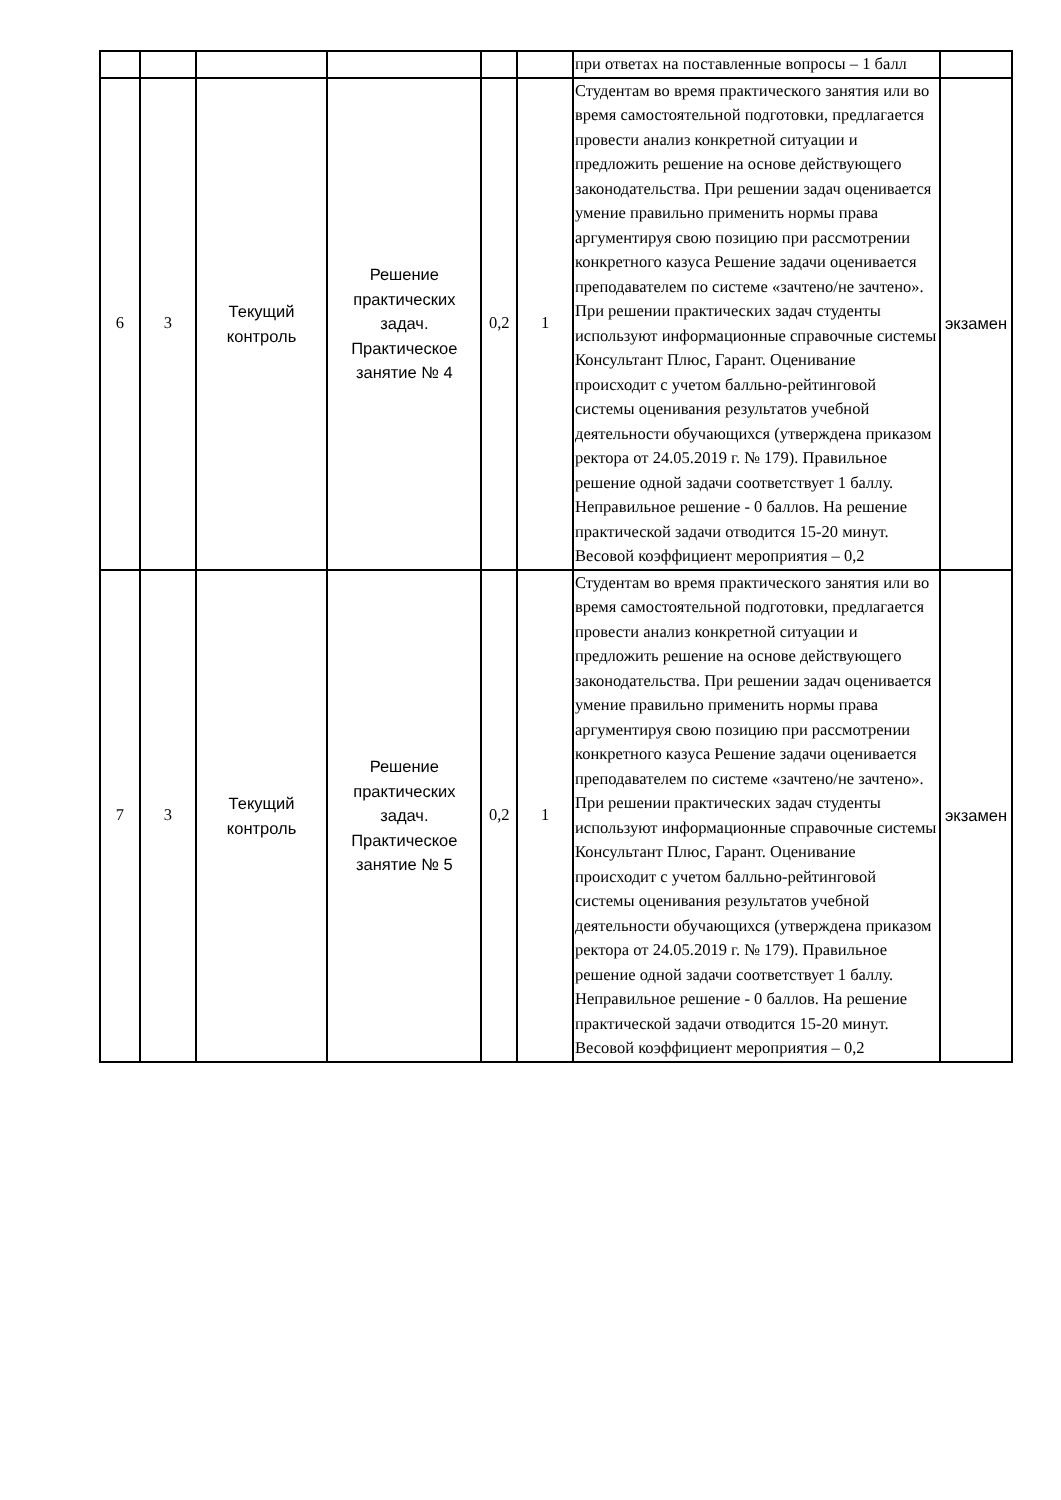| | | | | | | при ответах на поставленные вопросы – 1 балл | |
| 6 | 3 | Текущий контроль | Решение практических задач. Практическое занятие № 4 | 0,2 | 1 | Студентам во время практического занятия или во время самостоятельной подготовки, предлагается провести анализ конкретной ситуации и предложить решение на основе действующего законодательства. При решении задач оценивается умение правильно применить нормы права аргументируя свою позицию при рассмотрении конкретного казуса Решение задачи оценивается преподавателем по системе «зачтено/не зачтено». При решении практических задач студенты используют информационные справочные системы Консультант Плюс, Гарант. Оценивание происходит с учетом балльно-рейтинговой системы оценивания результатов учебной деятельности обучающихся (утверждена приказом ректора от 24.05.2019 г. № 179). Правильное решение одной задачи соответствует 1 баллу. Неправильное решение - 0 баллов. На решение практической задачи отводится 15-20 минут. Весовой коэффициент мероприятия – 0,2 | экзамен |
| 7 | 3 | Текущий контроль | Решение практических задач. Практическое занятие № 5 | 0,2 | 1 | Студентам во время практического занятия или во время самостоятельной подготовки, предлагается провести анализ конкретной ситуации и предложить решение на основе действующего законодательства. При решении задач оценивается умение правильно применить нормы права аргументируя свою позицию при рассмотрении конкретного казуса Решение задачи оценивается преподавателем по системе «зачтено/не зачтено». При решении практических задач студенты используют информационные справочные системы Консультант Плюс, Гарант. Оценивание происходит с учетом балльно-рейтинговой системы оценивания результатов учебной деятельности обучающихся (утверждена приказом ректора от 24.05.2019 г. № 179). Правильное решение одной задачи соответствует 1 баллу. Неправильное решение - 0 баллов. На решение практической задачи отводится 15-20 минут. Весовой коэффициент мероприятия – 0,2 | экзамен |